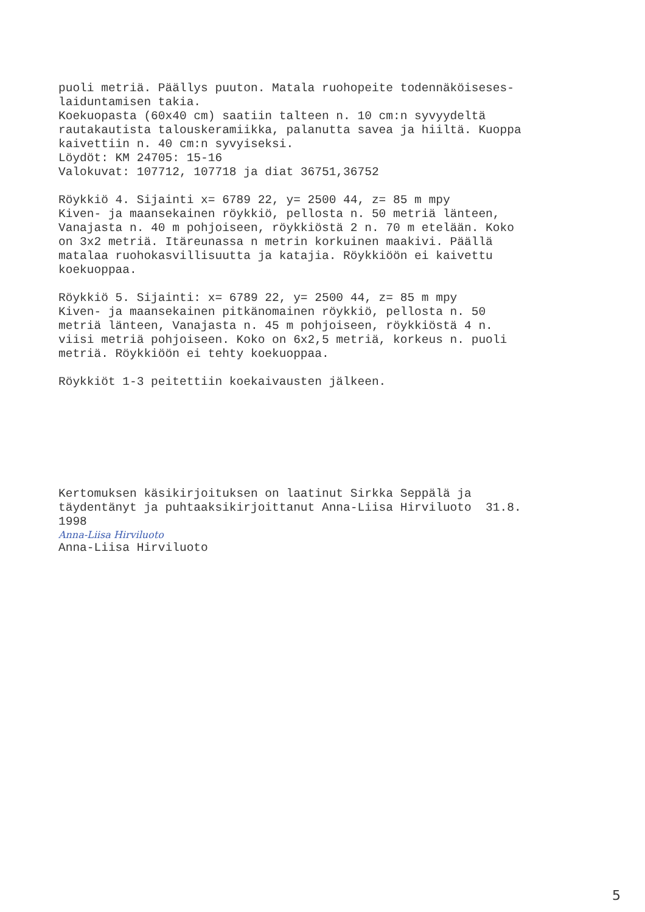puoli metriä. Päällys puuton. Matala ruohopeite todennäköiseses-
laiduntamisen takia.
Koekuopasta (60x40 cm) saatiin talteen n. 10 cm:n syvyydeltä
rautakautista talouskeramiikka, palanutta savea ja hiiltä. Kuoppa
kaivettiin n. 40 cm:n syvyiseksi.
Löydöt: KM 24705: 15-16
Valokuvat: 107712, 107718 ja diat 36751,36752
Röykkiö 4. Sijainti x= 6789 22, y= 2500 44, z= 85 m mpy
Kiven- ja maansekainen röykkiö, pellosta n. 50 metriä länteen,
Vanajasta n. 40 m pohjoiseen, röykkiöstä 2 n. 70 m etelään. Koko
on 3x2 metriä. Itäreunassa n metrin korkuinen maakivi. Päällä
matalaa ruohokasvillisuutta ja katajia. Röykkiöön ei kaivettu
koekuoppaa.
Röykkiö 5. Sijainti: x= 6789 22, y= 2500 44, z= 85 m mpy
Kiven- ja maansekainen pitkänomainen röykkiö, pellosta n. 50
metriä länteen, Vanajasta n. 45 m pohjoiseen, röykkiöstä 4 n.
viisi metriä pohjoiseen. Koko on 6x2,5 metriä, korkeus n. puoli
metriä. Röykkiöön ei tehty koekuoppaa.
Röykkiöt 1-3 peitettiin koekaivausten jälkeen.
Kertomuksen käsikirjoituksen on laatinut Sirkka Seppälä ja
täydentänyt ja puhtaaksikirjoittanut Anna-Liisa Hirviluoto 31.8.
1998
Anna-Liisa Hirviluoto
Anna-Liisa Hirviluoto
5